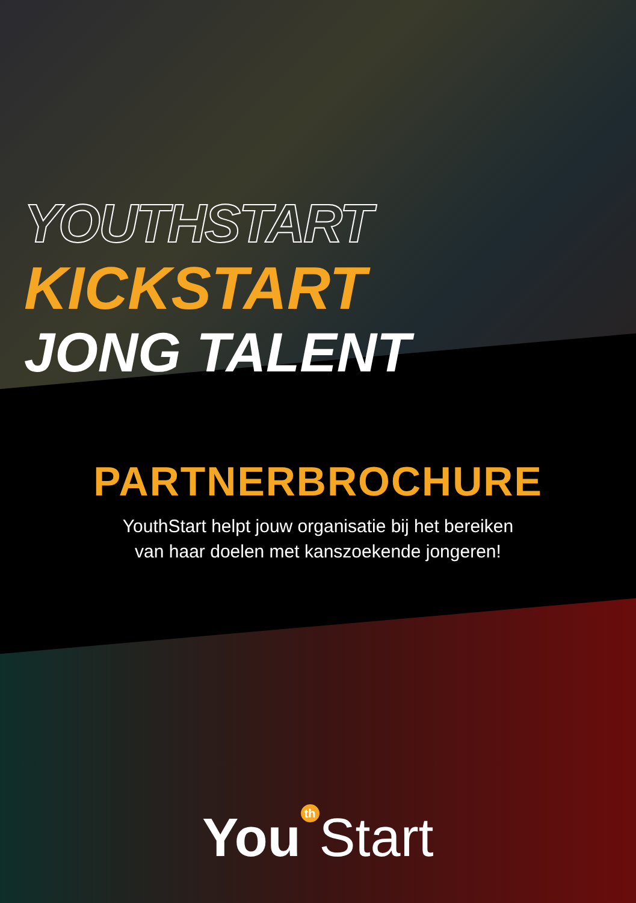YOUTHSTART
KICKSTART
JONG TALENT
PARTNERBROCHURE
YouthStart helpt jouw organisatie bij het bereiken
van haar doelen met kanszoekende jongeren!
You<sup>th</sup>Start